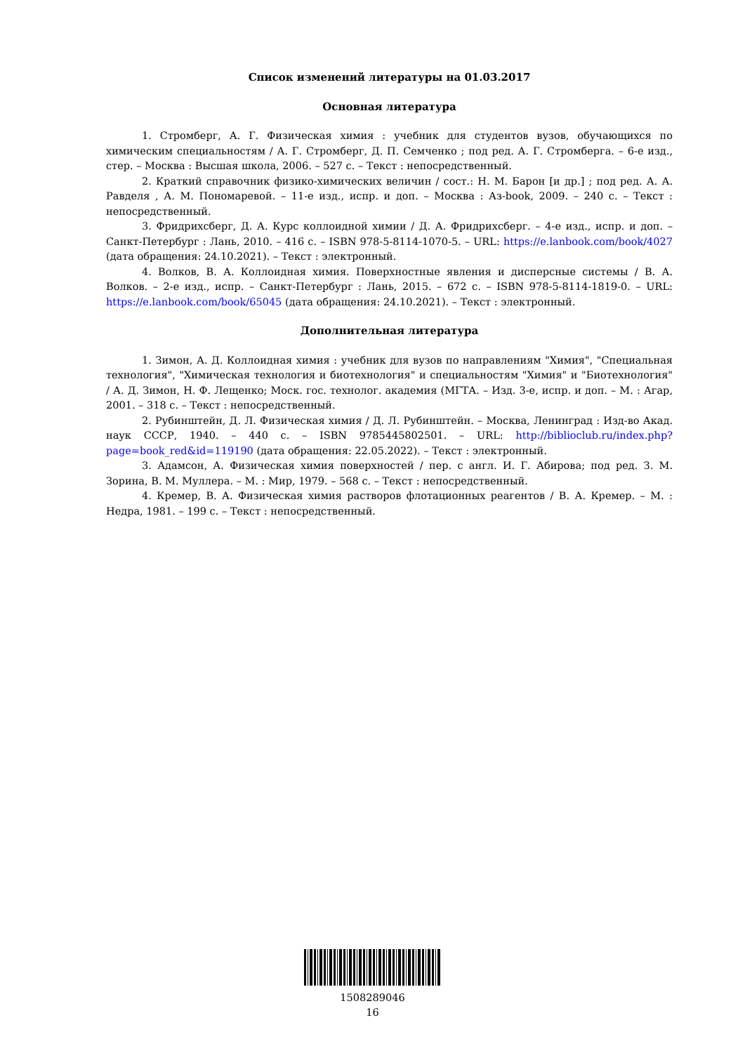Список изменений литературы на 01.03.2017
Основная литература
1. Стромберг, А. Г. Физическая химия : учебник для студентов вузов, обучающихся по химическим специальностям / А. Г. Стромберг, Д. П. Семченко ; под ред. А. Г. Стромберга. – 6-е изд., стер. – Москва : Высшая школа, 2006. – 527 с. – Текст : непосредственный.
2. Краткий справочник физико-химических величин / сост.: Н. М. Барон [и др.] ; под ред. А. А. Равделя , А. М. Пономаревой. – 11-е изд., испр. и доп. – Москва : Аз-book, 2009. – 240 с. – Текст : непосредственный.
3. Фридрихсберг, Д. А. Курс коллоидной химии / Д. А. Фридрихсберг. – 4-е изд., испр. и доп. – Санкт-Петербург : Лань, 2010. – 416 с. – ISBN 978-5-8114-1070-5. – URL: https://e.lanbook.com/book/4027 (дата обращения: 24.10.2021). – Текст : электронный.
4. Волков, В. А. Коллоидная химия. Поверхностные явления и дисперсные системы / В. А. Волков. – 2-е изд., испр. – Санкт-Петербург : Лань, 2015. – 672 с. – ISBN 978-5-8114-1819-0. – URL: https://e.lanbook.com/book/65045 (дата обращения: 24.10.2021). – Текст : электронный.
Дополнительная литература
1. Зимон, А. Д. Коллоидная химия : учебник для вузов по направлениям "Химия", "Специальная технология", "Химическая технология и биотехнология" и специальностям "Химия" и "Биотехнология" / А. Д. Зимон, Н. Ф. Лещенко; Моск. гос. технолог. академия (МГТА. – Изд. 3-е, испр. и доп. – М. : Агар, 2001. – 318 с. – Текст : непосредственный.
2. Рубинштейн, Д. Л. Физическая химия / Д. Л. Рубинштейн. – Москва, Ленинград : Изд-во Акад. наук СССР, 1940. – 440 с. – ISBN 9785445802501. – URL: http://biblioclub.ru/index.php?page=book_red&id=119190 (дата обращения: 22.05.2022). – Текст : электронный.
3. Адамсон, А. Физическая химия поверхностей / пер. с англ. И. Г. Абирова; под ред. З. М. Зорина, В. М. Муллера. – М. : Мир, 1979. – 568 с. – Текст : непосредственный.
4. Кремер, В. А. Физическая химия растворов флотационных реагентов / В. А. Кремер. – М. : Недра, 1981. – 199 с. – Текст : непосредственный.
1508289046
16